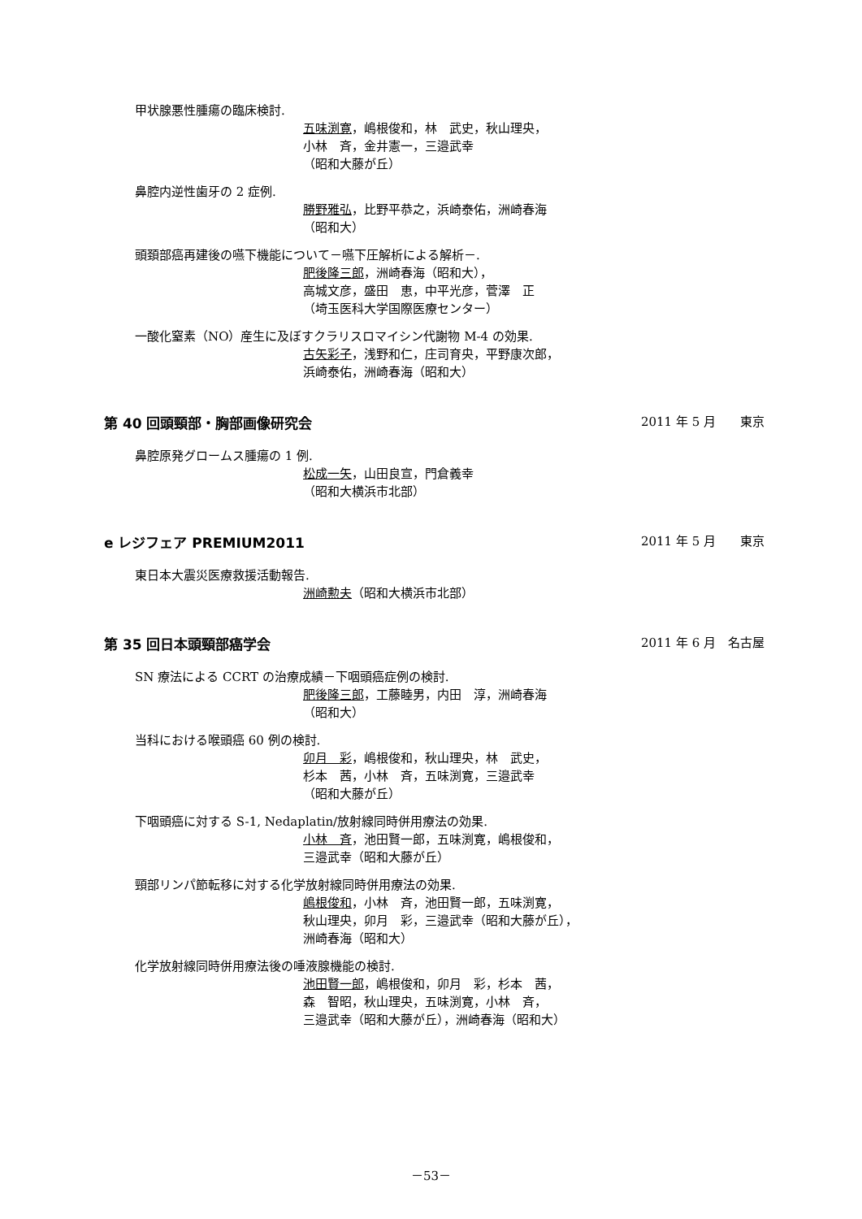甲状腺悪性腫瘍の臨床検討.
五味渕寛，嶋根俊和，林　武史，秋山理央，
小林　斉，金井憲一，三邉武幸
（昭和大藤が丘）
鼻腔内逆性歯牙の 2 症例.
勝野雅弘，比野平恭之，浜崎泰佑，洲崎春海
（昭和大）
頭頚部癌再建後の嚥下機能について－嚥下圧解析による解析－.
肥後隆三郎，洲崎春海（昭和大），
高城文彦，盛田　恵，中平光彦，菅澤　正
（埼玉医科大学国際医療センター）
一酸化窒素（NO）産生に及ぼすクラリスロマイシン代謝物 M-4 の効果.
古矢彩子，浅野和仁，庄司育央，平野康次郎，
浜崎泰佑，洲崎春海（昭和大）
第 40 回頭頸部・胸部画像研究会 2011 年 5 月　　東京
鼻腔原発グロームス腫瘍の 1 例.
松成一矢，山田良宣，門倉義幸
（昭和大横浜市北部）
e レジフェア PREMIUM2011 2011 年 5 月　　東京
東日本大震災医療救援活動報告.
洲崎勲夫（昭和大横浜市北部）
第 35 回日本頭頸部癌学会 2011 年 6 月　名古屋
SN 療法による CCRT の治療成績－下咽頭癌症例の検討.
肥後隆三郎，工藤睦男，内田　淳，洲崎春海
（昭和大）
当科における喉頭癌 60 例の検討.
卯月　彩，嶋根俊和，秋山理央，林　武史，
杉本　茜，小林　斉，五味渕寛，三邉武幸
（昭和大藤が丘）
下咽頭癌に対する S-1, Nedaplatin/放射線同時併用療法の効果.
小林　斉，池田賢一郎，五味渕寛，嶋根俊和，
三邉武幸（昭和大藤が丘）
頸部リンパ節転移に対する化学放射線同時併用療法の効果.
嶋根俊和，小林　斉，池田賢一郎，五味渕寛，
秋山理央，卯月　彩，三邉武幸（昭和大藤が丘），
洲崎春海（昭和大）
化学放射線同時併用療法後の唾液腺機能の検討.
池田賢一郎，嶋根俊和，卯月　彩，杉本　茜，
森　智昭，秋山理央，五味渕寛，小林　斉，
三邉武幸（昭和大藤が丘），洲崎春海（昭和大）
－53－